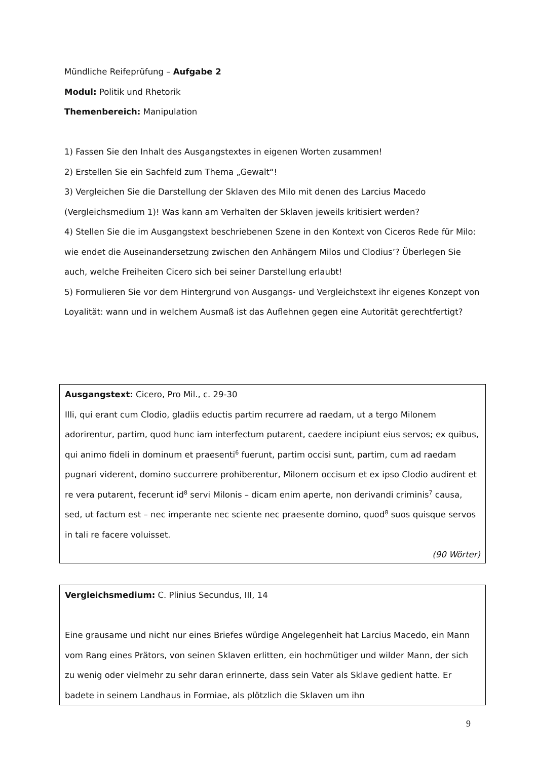Mündliche Reifeprüfung – Aufgabe 2
Modul: Politik und Rhetorik
Themenbereich: Manipulation
1) Fassen Sie den Inhalt des Ausgangstextes in eigenen Worten zusammen!
2) Erstellen Sie ein Sachfeld zum Thema „Gewalt“!
3) Vergleichen Sie die Darstellung der Sklaven des Milo mit denen des Larcius Macedo (Vergleichsmedium 1)! Was kann am Verhalten der Sklaven jeweils kritisiert werden?
4) Stellen Sie die im Ausgangstext beschriebenen Szene in den Kontext von Ciceros Rede für Milo: wie endet die Auseinandersetzung zwischen den Anhängern Milos und Clodius’? Überlegen Sie auch, welche Freiheiten Cicero sich bei seiner Darstellung erlaubt!
5) Formulieren Sie vor dem Hintergrund von Ausgangs- und Vergleichstext ihr eigenes Konzept von Loyalität: wann und in welchem Ausmaß ist das Auflehnen gegen eine Autorität gerechtfertigt?
Ausgangstext: Cicero, Pro Mil., c. 29-30
Illi, qui erant cum Clodio, gladiis eductis partim recurrere ad raedam, ut a tergo Milonem adorirentur, partim, quod hunc iam interfectum putarent, caedere incipiunt eius servos; ex quibus, qui animo fideli in dominum et praesenti<sup>6</sup> fuerunt, partim occisi sunt, partim, cum ad raedam pugnari viderent, domino succurrere prohiberentur, Milonem occisum et ex ipso Clodio audirent et re vera putarent, fecerunt id<sup>8</sup> servi Milonis – dicam enim aperte, non derivandi criminis<sup>7</sup> causa, sed, ut factum est – nec imperante nec sciente nec praesente domino, quod<sup>8</sup> suos quisque servos in tali re facere voluisset.
(90 Wörter)
Vergleichsmedium: C. Plinius Secundus, III, 14
Eine grausame und nicht nur eines Briefes würdige Angelegenheit hat Larcius Macedo, ein Mann vom Rang eines Prätors, von seinen Sklaven erlitten, ein hochmütiger und wilder Mann, der sich zu wenig oder vielmehr zu sehr daran erinnerte, dass sein Vater als Sklave gedient hatte. Er badete in seinem Landhaus in Formiae, als plötzlich die Sklaven um ihn
9